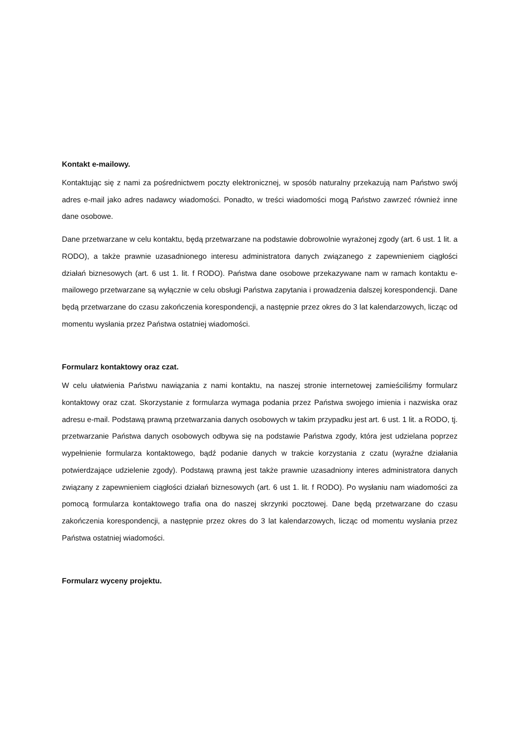Kontakt e-mailowy.
Kontaktując się z nami za pośrednictwem poczty elektronicznej, w sposób naturalny przekazują nam Państwo swój adres e-mail jako adres nadawcy wiadomości. Ponadto, w treści wiadomości mogą Państwo zawrzeć również inne dane osobowe.
Dane przetwarzane w celu kontaktu, będą przetwarzane na podstawie dobrowolnie wyrażonej zgody (art. 6 ust. 1 lit. a RODO), a także prawnie uzasadnionego interesu administratora danych związanego z zapewnieniem ciągłości działań biznesowych (art. 6 ust 1. lit. f RODO). Państwa dane osobowe przekazywane nam w ramach kontaktu e-mailowego przetwarzane są wyłącznie w celu obsługi Państwa zapytania i prowadzenia dalszej korespondencji. Dane będą przetwarzane do czasu zakończenia korespondencji, a następnie przez okres do 3 lat kalendarzowych, licząc od momentu wysłania przez Państwa ostatniej wiadomości.
Formularz kontaktowy oraz czat.
W celu ułatwienia Państwu nawiązania z nami kontaktu, na naszej stronie internetowej zamieściliśmy formularz kontaktowy oraz czat. Skorzystanie z formularza wymaga podania przez Państwa swojego imienia i nazwiska oraz adresu e-mail. Podstawą prawną przetwarzania danych osobowych w takim przypadku jest art. 6 ust. 1 lit. a RODO, tj. przetwarzanie Państwa danych osobowych odbywa się na podstawie Państwa zgody, która jest udzielana poprzez wypełnienie formularza kontaktowego, bądź podanie danych w trakcie korzystania z czatu (wyraźne działania potwierdzające udzielenie zgody). Podstawą prawną jest także prawnie uzasadniony interes administratora danych związany z zapewnieniem ciągłości działań biznesowych (art. 6 ust 1. lit. f RODO). Po wysłaniu nam wiadomości za pomocą formularza kontaktowego trafia ona do naszej skrzynki pocztowej. Dane będą przetwarzane do czasu zakończenia korespondencji, a następnie przez okres do 3 lat kalendarzowych, licząc od momentu wysłania przez Państwa ostatniej wiadomości.
Formularz wyceny projektu.